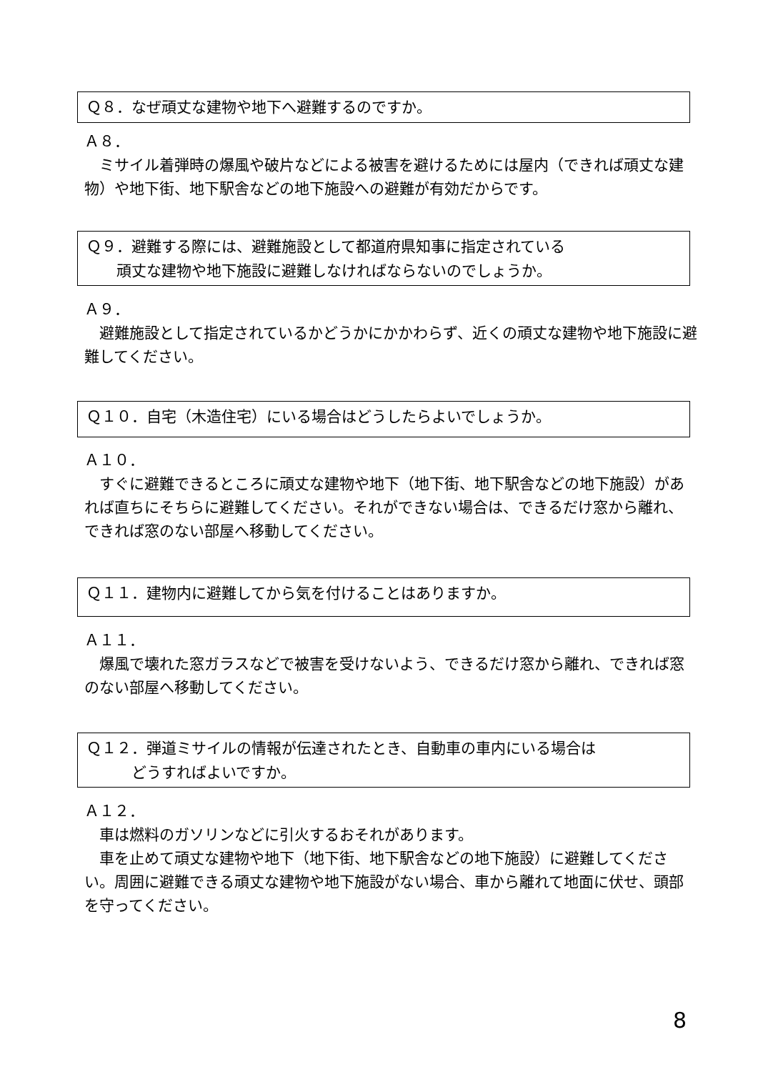Ｑ８．なぜ頑丈な建物や地下へ避難するのですか。
Ａ８．
　ミサイル着弾時の爆風や破片などによる被害を避けるためには屋内（できれば頑丈な建物）や地下街、地下駅舎などの地下施設への避難が有効だからです。
Ｑ９．避難する際には、避難施設として都道府県知事に指定されている
　　頑丈な建物や地下施設に避難しなければならないのでしょうか。
Ａ９．
　避難施設として指定されているかどうかにかかわらず、近くの頑丈な建物や地下施設に避難してください。
Ｑ１０．自宅（木造住宅）にいる場合はどうしたらよいでしょうか。
Ａ１０．
　すぐに避難できるところに頑丈な建物や地下（地下街、地下駅舎などの地下施設）があれば直ちにそちらに避難してください。それができない場合は、できるだけ窓から離れ、できれば窓のない部屋へ移動してください。
Ｑ１１．建物内に避難してから気を付けることはありますか。
Ａ１１．
　爆風で壊れた窓ガラスなどで被害を受けないよう、できるだけ窓から離れ、できれば窓のない部屋へ移動してください。
Ｑ１２．弾道ミサイルの情報が伝達されたとき、自動車の車内にいる場合は
　　　どうすればよいですか。
Ａ１２．
　車は燃料のガソリンなどに引火するおそれがあります。
　車を止めて頑丈な建物や地下（地下街、地下駅舎などの地下施設）に避難してください。周囲に避難できる頑丈な建物や地下施設がない場合、車から離れて地面に伏せ、頭部を守ってください。
8